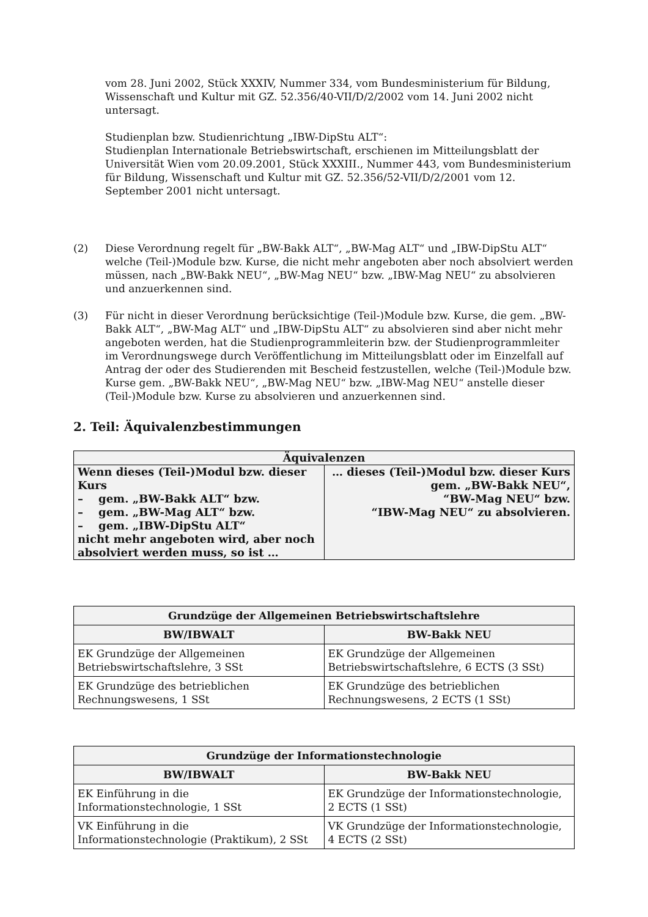vom 28. Juni 2002, Stück XXXIV, Nummer 334, vom Bundesministerium für Bildung, Wissenschaft und Kultur mit GZ. 52.356/40-VII/D/2/2002 vom 14. Juni 2002 nicht untersagt.
Studienplan bzw. Studienrichtung „IBW-DipStu ALT“:
Studienplan Internationale Betriebswirtschaft, erschienen im Mitteilungsblatt der Universität Wien vom 20.09.2001, Stück XXXIII., Nummer 443, vom Bundesministerium für Bildung, Wissenschaft und Kultur mit GZ. 52.356/52-VII/D/2/2001 vom 12. September 2001 nicht untersagt.
(2) Diese Verordnung regelt für „BW-Bakk ALT“, „BW-Mag ALT“ und „IBW-DipStu ALT“ welche (Teil-)Module bzw. Kurse, die nicht mehr angeboten aber noch absolviert werden müssen, nach „BW-Bakk NEU“, „BW-Mag NEU“ bzw. „IBW-Mag NEU“ zu absolvieren und anzuerkennen sind.
(3) Für nicht in dieser Verordnung berücksichtige (Teil-)Module bzw. Kurse, die gem. „BW-Bakk ALT“, „BW-Mag ALT“ und „IBW-DipStu ALT“ zu absolvieren sind aber nicht mehr angeboten werden, hat die Studienprogrammleiterin bzw. der Studienprogrammleiter im Verordnungswege durch Veröffentlichung im Mitteilungsblatt oder im Einzelfall auf Antrag der oder des Studierenden mit Bescheid festzustellen, welche (Teil-)Module bzw. Kurse gem. „BW-Bakk NEU“, „BW-Mag NEU“ bzw. „IBW-Mag NEU“ anstelle dieser (Teil-)Module bzw. Kurse zu absolvieren und anzuerkennen sind.
2. Teil: Äquivalenzbestimmungen
| Äquivalenzen | |
| Wenn dieses (Teil-)Modul bzw. dieser Kurs – gem. „BW-Bakk ALT“ bzw. – gem. „BW-Mag ALT“ bzw. – gem. „IBW-DipStu ALT“ nicht mehr angeboten wird, aber noch absolviert werden muss, so ist … | … dieses (Teil-)Modul bzw. dieser Kurs gem. „BW-Bakk NEU“, “BW-Mag NEU“ bzw. “IBW-Mag NEU“ zu absolvieren. |
| Grundzüge der Allgemeinen Betriebswirtschaftslehre | |
| --- | --- |
| BW/IBWALT | BW-Bakk NEU |
| EK Grundzüge der Allgemeinen Betriebswirtschaftslehre, 3 SSt | EK Grundzüge der Allgemeinen Betriebswirtschaftslehre, 6 ECTS (3 SSt) |
| EK Grundzüge des betrieblichen Rechnungswesens, 1 SSt | EK Grundzüge des betrieblichen Rechnungswesens, 2 ECTS (1 SSt) |
| Grundzüge der Informationstechnologie | |
| --- | --- |
| BW/IBWALT | BW-Bakk NEU |
| EK Einführung in die Informationstechnologie, 1 SSt | EK Grundzüge der Informationstechnologie, 2 ECTS (1 SSt) |
| VK Einführung in die Informationstechnologie (Praktikum), 2 SSt | VK Grundzüge der Informationstechnologie, 4 ECTS (2 SSt) |